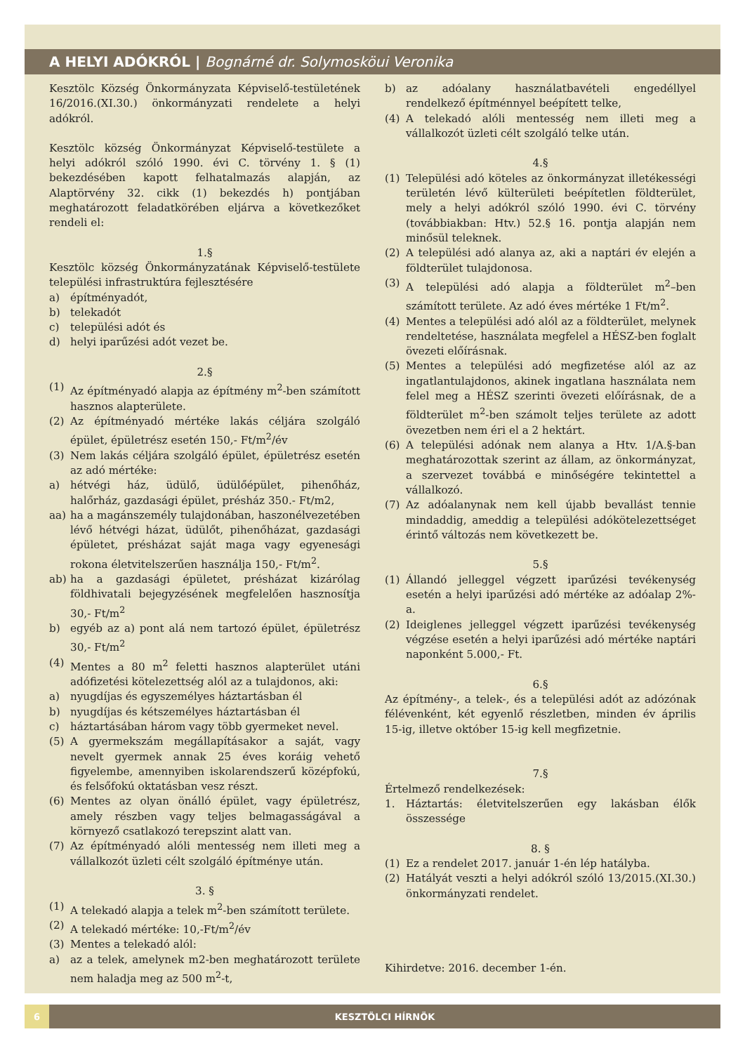A HELYI ADÓKRÓL | Bognárné dr. Solymosköui Veronika
Kesztölc Község Önkormányzata Képviselő-testületének 16/2016.(XI.30.) önkormányzati rendelete a helyi adókról.
Kesztölc község Önkormányzat Képviselő-testülete a helyi adókról szóló 1990. évi C. törvény 1. § (1) bekezdésében kapott felhatalmazás alapján, az Alaptörvény 32. cikk (1) bekezdés h) pontjában meghatározott feladatkörében eljárva a következőket rendeli el:
1.§
Kesztölc község Önkormányzatának Képviselő-testülete települési infrastruktúra fejlesztésére
a) építményadót,
b) telekadót
c) települési adót és
d) helyi iparűzési adót vezet be.
2.§
(1) Az építményadó alapja az építmény m<sup>2</sup>-ben számított hasznos alapterülete.
(2) Az építményadó mértéke lakás céljára szolgáló épület, épületrész esetén 150,- Ft/m<sup>2</sup>/év
(3) Nem lakás céljára szolgáló épület, épületrész esetén az adó mértéke:
a) hétvégi ház, üdülő, üdülőépület, pihenőház, halőrház, gazdasági épület, présház 350.- Ft/m2,
aa) ha a magánszemély tulajdonában, haszonélvezetében lévő hétvégi házat, üdülőt, pihenőházat, gazdasági épületet, présházat saját maga vagy egyenesági rokona életvitelszerűen használja 150,- Ft/m<sup>2</sup>.
ab) ha a gazdasági épületet, présházat kizárólag földhivatali bejegyzésének megfelelően hasznosítja 30,- Ft/m<sup>2</sup>
b) egyéb az a) pont alá nem tartozó épület, épületrész 30,- Ft/m<sup>2</sup>
(4) Mentes a 80 m<sup>2</sup> feletti hasznos alapterület utáni adófizetési kötelezettség alól az a tulajdonos, aki:
a) nyugdíjas és egyszemélyes háztartásban él
b) nyugdíjas és kétszemélyes háztartásban él
c) háztartásában három vagy több gyermeket nevel.
(5) A gyermekszám megállapításakor a saját, vagy nevelt gyermek annak 25 éves koráig vehető figyelembe, amennyiben iskolarendszerű középfokú, és felsőfokú oktatásban vesz részt.
(6) Mentes az olyan önálló épület, vagy épületrész, amely részben vagy teljes belmagasságával a környező csatlakozó terepszint alatt van.
(7) Az építményadó alóli mentesség nem illeti meg a vállalkozót üzleti célt szolgáló építménye után.
3. §
(1) A telekadó alapja a telek m<sup>2</sup>-ben számított területe.
(2) A telekadó mértéke: 10,-Ft/m<sup>2</sup>/év
(3) Mentes a telekadó alól:
a) az a telek, amelynek m2-ben meghatározott területe nem haladja meg az 500 m<sup>2</sup>-t,
b) az adóalany használatbavételi engedéllyel rendelkező építménnyel beépített telke,
(4) A telekadó alóli mentesség nem illeti meg a vállalkozót üzleti célt szolgáló telke után.
4.§
(1) Települési adó köteles az önkormányzat illetékességi területén lévő külterületi beépítetlen földterület, mely a helyi adókról szóló 1990. évi C. törvény (továbbiakban: Htv.) 52.§ 16. pontja alapján nem minősül teleknek.
(2) A települési adó alanya az, aki a naptári év elején a földterület tulajdonosa.
(3) A települési adó alapja a földterület m<sup>2</sup>–ben számított területe. Az adó éves mértéke 1 Ft/m<sup>2</sup>.
(4) Mentes a települési adó alól az a földterület, melynek rendeltetése, használata megfelel a HÉSZ-ben foglalt övezeti előírásnak.
(5) Mentes a települési adó megfizetése alól az az ingatlantulajdonos, akinek ingatlana használata nem felel meg a HÉSZ szerinti övezeti előírásnak, de a földterület m<sup>2</sup>-ben számolt teljes területe az adott övezetben nem éri el a 2 hektárt.
(6) A települési adónak nem alanya a Htv. 1/A.§-ban meghatározottak szerint az állam, az önkormányzat, a szervezet továbbá e minőségére tekintettel a vállalkozó.
(7) Az adóalanynak nem kell újabb bevallást tennie mindaddig, ameddig a települési adókötelezettséget érintő változás nem következett be.
5.§
(1) Állandó jelleggel végzett iparűzési tevékenység esetén a helyi iparűzési adó mértéke az adóalap 2%-a.
(2) Ideiglenes jelleggel végzett iparűzési tevékenység végzése esetén a helyi iparűzési adó mértéke naptári naponként 5.000,- Ft.
6.§
Az építmény-, a telek-, és a települési adót az adózónak félévenként, két egyenlő részletben, minden év április 15-ig, illetve október 15-ig kell megfizetnie.
7.§
Értelmező rendelkezések:
1. Háztartás: életvitelszerűen egy lakásban élők összessége
8. §
(1) Ez a rendelet 2017. január 1-én lép hatályba.
(2) Hatályát veszti a helyi adókról szóló 13/2015.(XI.30.) önkormányzati rendelet.
Kihirdetve: 2016. december 1-én.
6 KESZTÖLCI HÍRNÖK